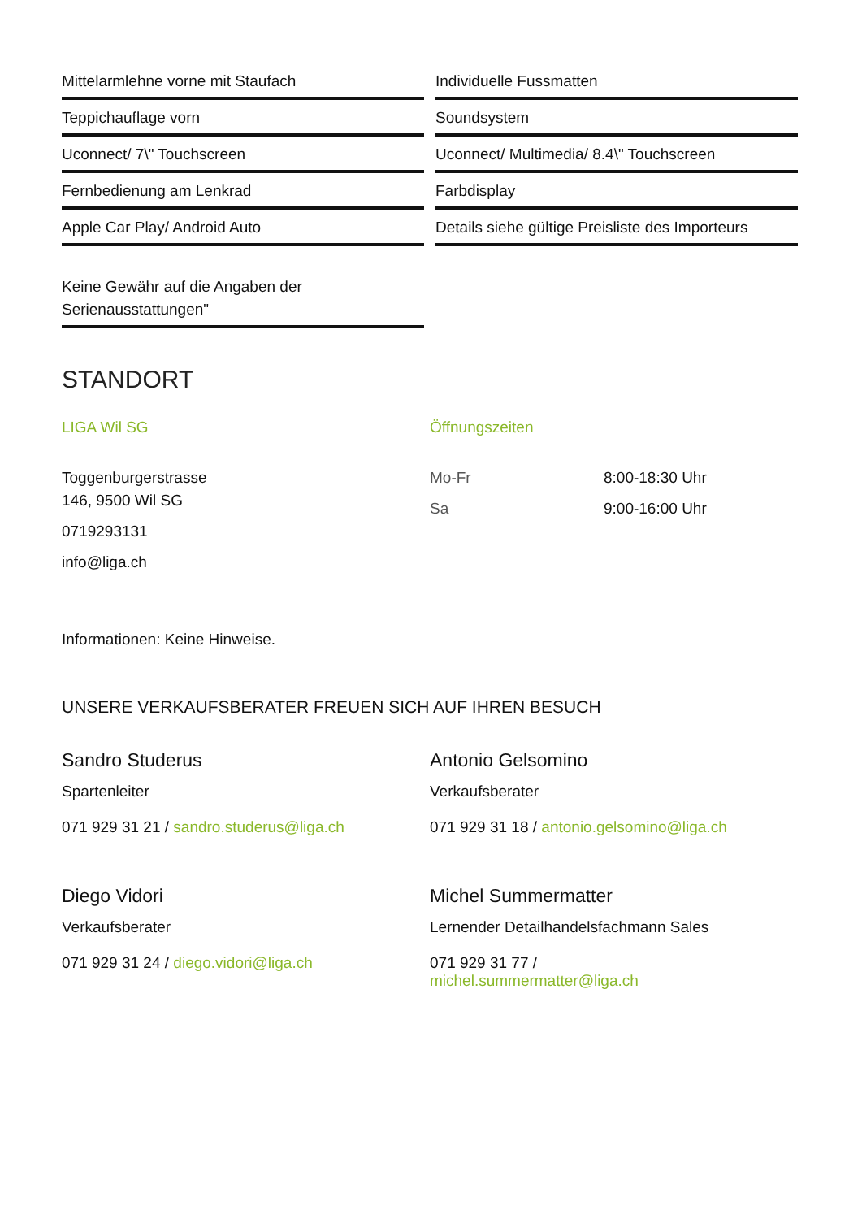Mittelarmlehne vorne mit Staufach
Teppichauflage vorn
Uconnect/ 7\" Touchscreen
Fernbedienung am Lenkrad
Apple Car Play/ Android Auto
Keine Gewähr auf die Angaben der Serienausstattungen"
Individuelle Fussmatten
Soundsystem
Uconnect/ Multimedia/ 8.4\" Touchscreen
Farbdisplay
Details siehe gültige Preisliste des Importeurs
STANDORT
LIGA Wil SG
Toggenburgerstrasse
146, 9500 Wil SG
0719293131
info@liga.ch
Öffnungszeiten
Mo-Fr 8:00-18:30 Uhr
Sa 9:00-16:00 Uhr
Informationen: Keine Hinweise.
UNSERE VERKAUFSBERATER FREUEN SICH AUF IHREN BESUCH
Sandro Studerus
Spartenleiter
071 929 31 21 / sandro.studerus@liga.ch
Antonio Gelsomino
Verkaufsberater
071 929 31 18 / antonio.gelsomino@liga.ch
Diego Vidori
Verkaufsberater
071 929 31 24 / diego.vidori@liga.ch
Michel Summermatter
Lernender Detailhandelsfachmann Sales
071 929 31 77 /
michel.summermatter@liga.ch